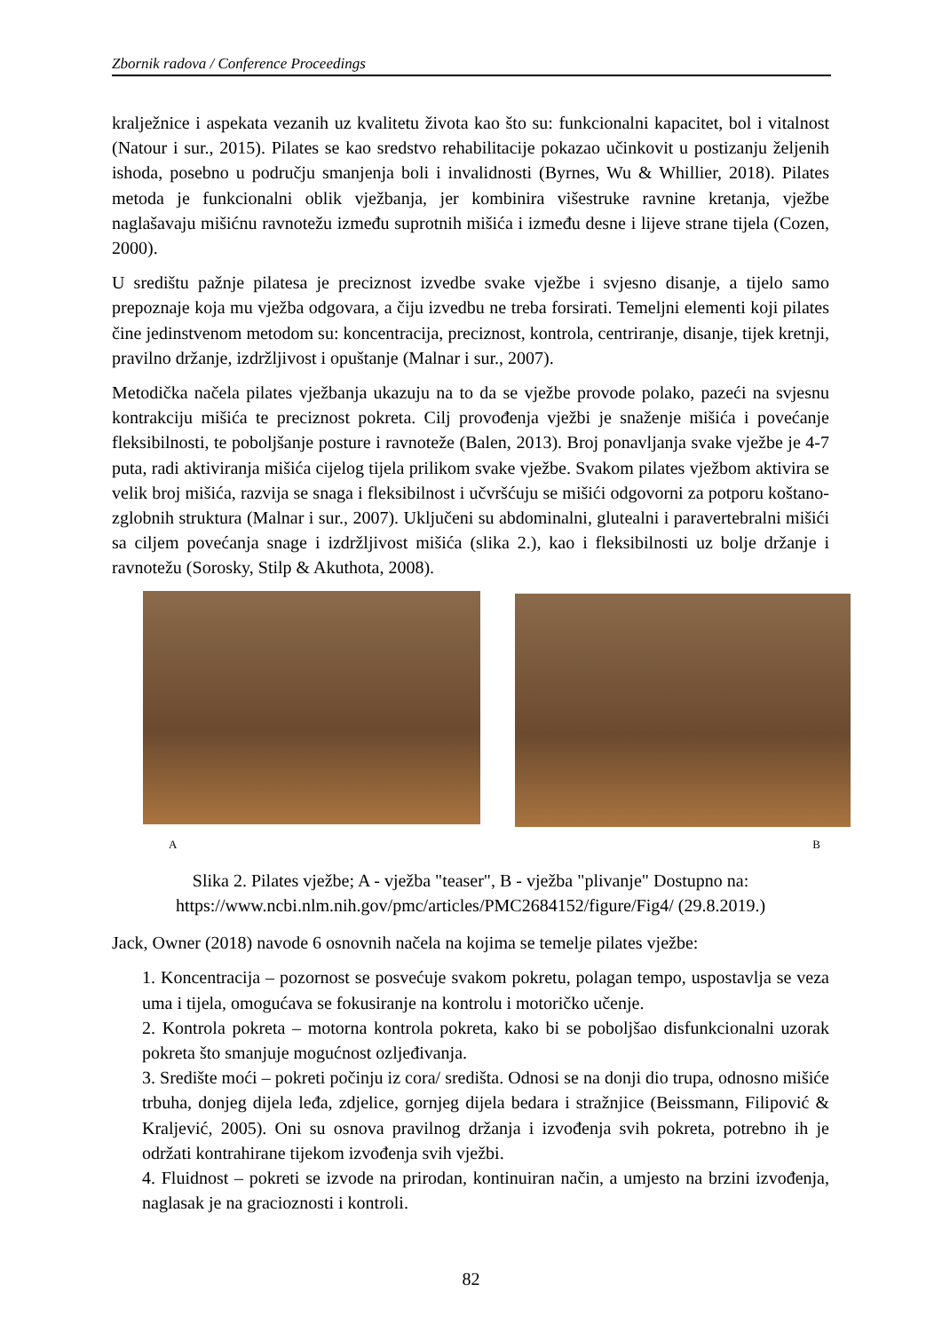Zbornik radova / Conference Proceedings
kralježnice i aspekata vezanih uz kvalitetu života kao što su: funkcionalni kapacitet, bol i vitalnost (Natour i sur., 2015). Pilates se kao sredstvo rehabilitacije pokazao učinkovit u postizanju željenih ishoda, posebno u području smanjenja boli i invalidnosti (Byrnes, Wu & Whillier, 2018). Pilates metoda je funkcionalni oblik vježbanja, jer kombinira višestruke ravnine kretanja, vježbe naglašavaju mišićnu ravnotežu između suprotnih mišića i između desne i lijeve strane tijela (Cozen, 2000).
U središtu pažnje pilatesa je preciznost izvedbe svake vježbe i svjesno disanje, a tijelo samo prepoznaje koja mu vježba odgovara, a čiju izvedbu ne treba forsirati. Temeljni elementi koji pilates čine jedinstvenom metodom su: koncentracija, preciznost, kontrola, centriranje, disanje, tijek kretnji, pravilno držanje, izdržljivost i opuštanje (Malnar i sur., 2007).
Metodička načela pilates vježbanja ukazuju na to da se vježbe provode polako, pazeći na svjesnu kontrakciju mišića te preciznost pokreta. Cilj provođenja vježbi je snaženje mišića i povećanje fleksibilnosti, te poboljšanje posture i ravnoteže (Balen, 2013). Broj ponavljanja svake vježbe je 4-7 puta, radi aktiviranja mišića cijelog tijela prilikom svake vježbe. Svakom pilates vježbom aktivira se velik broj mišića, razvija se snaga i fleksibilnost i učvršćuju se mišići odgovorni za potporu koštano-zglobnih struktura (Malnar i sur., 2007). Uključeni su abdominalni, glutealni i paravertebralni mišići sa ciljem povećanja snage i izdržljivost mišića (slika 2.), kao i fleksibilnosti uz bolje držanje i ravnotežu (Sorosky, Stilp & Akuthota, 2008).
A B
Slika 2. Pilates vježbe; A - vježba "teaser", B - vježba "plivanje" Dostupno na:
https://www.ncbi.nlm.nih.gov/pmc/articles/PMC2684152/figure/Fig4/ (29.8.2019.)
Jack, Owner (2018) navode 6 osnovnih načela na kojima se temelje pilates vježbe:
1. Koncentracija – pozornost se posvećuje svakom pokretu, polagan tempo, uspostavlja se veza uma i tijela, omogućava se fokusiranje na kontrolu i motoričko učenje.
2. Kontrola pokreta – motorna kontrola pokreta, kako bi se poboljšao disfunkcionalni uzorak pokreta što smanjuje mogućnost ozljeđivanja.
3. Središte moći – pokreti počinju iz cora/ središta. Odnosi se na donji dio trupa, odnosno mišiće trbuha, donjeg dijela leđa, zdjelice, gornjeg dijela bedara i stražnjice (Beissmann, Filipović & Kraljević, 2005). Oni su osnova pravilnog držanja i izvođenja svih pokreta, potrebno ih je održati kontrahirane tijekom izvođenja svih vježbi.
4. Fluidnost – pokreti se izvode na prirodan, kontinuiran način, a umjesto na brzini izvođenja, naglasak je na gracioznosti i kontroli.
82